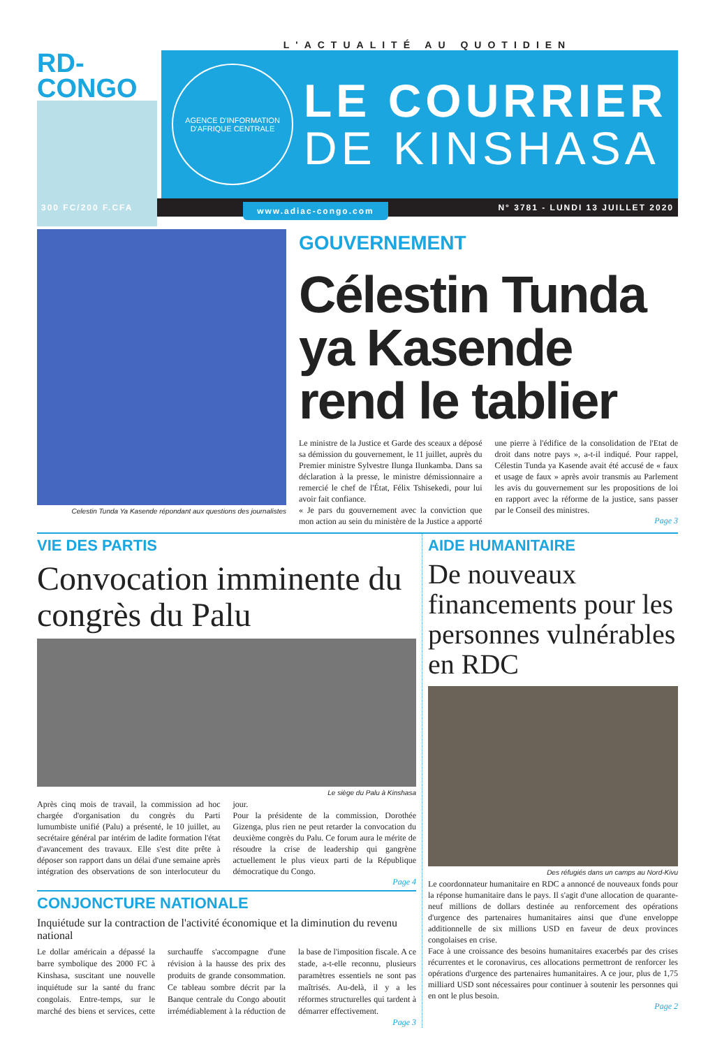L'ACTUALITÉ AU QUOTIDIEN
RD-CONGO
AGENCE D'INFORMATION D'AFRIQUE CENTRALE
LE COURRIER
DE KINSHASA
300 FC/200 F.CFA www.adiac-congo.com N° 3781 - LUNDI 13 JUILLET 2020
Celestin Tunda Ya Kasende répondant aux questions des journalistes
GOUVERNEMENT
Célestin Tunda ya Kasende rend le tablier
Le ministre de la Justice et Garde des sceaux a déposé sa démission du gouvernement, le 11 juillet, auprès du Premier ministre Sylvestre Ilunga Ilunkamba. Dans sa déclaration à la presse, le ministre démissionnaire a remercié le chef de l'État, Félix Tshisekedi, pour lui avoir fait confiance.
« Je pars du gouvernement avec la conviction que mon action au sein du ministère de la Justice a apporté une pierre à l'édifice de la consolidation de l'Etat de droit dans notre pays », a-t-il indiqué. Pour rappel, Célestin Tunda ya Kasende avait été accusé de « faux et usage de faux » après avoir transmis au Parlement les avis du gouvernement sur les propositions de loi en rapport avec la réforme de la justice, sans passer par le Conseil des ministres.
Page 3
VIE DES PARTIS
Convocation imminente du congrès du Palu
Le siège du Palu à Kinshasa
Après cinq mois de travail, la commission ad hoc chargée d'organisation du congrès du Parti lumumbiste unifié (Palu) a présenté, le 10 juillet, au secrétaire général par intérim de ladite formation l'état d'avancement des travaux. Elle s'est dite prête à déposer son rapport dans un délai d'une semaine après intégration des observations de son interlocuteur du jour.
Pour la présidente de la commission, Dorothée Gizenga, plus rien ne peut retarder la convocation du deuxième congrès du Palu. Ce forum aura le mérite de résoudre la crise de leadership qui gangrène actuellement le plus vieux parti de la République démocratique du Congo.
Page 4
CONJONCTURE NATIONALE
Inquiétude sur la contraction de l'activité économique et la diminution du revenu national
Le dollar américain a dépassé la barre symbolique des 2000 FC à Kinshasa, suscitant une nouvelle inquiétude sur la santé du franc congolais. Entre-temps, sur le marché des biens et services, cette surchauffe s'accompagne d'une révision à la hausse des prix des produits de grande consommation. Ce tableau sombre décrit par la Banque centrale du Congo aboutit irrémédiablement à la réduction de la base de l'imposition fiscale. A ce stade, a-t-elle reconnu, plusieurs paramètres essentiels ne sont pas maîtrisés. Au-delà, il y a les réformes structurelles qui tardent à démarrer effectivement.
Page 3
AIDE HUMANITAIRE
De nouveaux financements pour les personnes vulnérables en RDC
Des réfugiés dans un camps au Nord-Kivu
Le coordonnateur humanitaire en RDC a annoncé de nouveaux fonds pour la réponse humanitaire dans le pays. Il s'agit d'une allocation de quarante-neuf millions de dollars destinée au renforcement des opérations d'urgence des partenaires humanitaires ainsi que d'une enveloppe additionnelle de six millions USD en faveur de deux provinces congolaises en crise.
Face à une croissance des besoins humanitaires exacerbés par des crises récurrentes et le coronavirus, ces allocations permettront de renforcer les opérations d'urgence des partenaires humanitaires. A ce jour, plus de 1,75 milliard USD sont nécessaires pour continuer à soutenir les personnes qui en ont le plus besoin.
Page 2